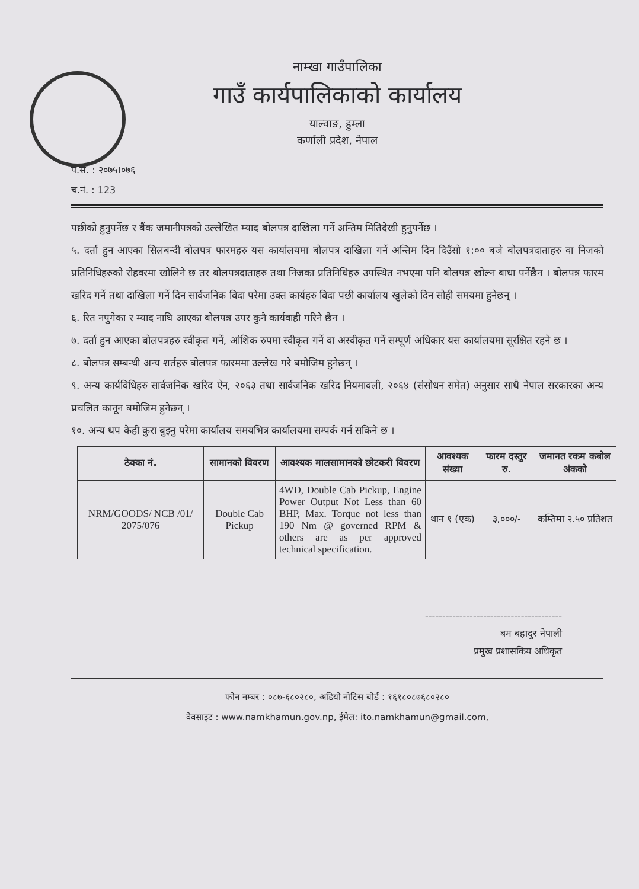नाम्खा गाउँपालिका
गाउँ कार्यपालिकाको कार्यालय
याल्वाङ, हुम्ला
कर्णाली प्रदेश, नेपाल
प.सं. : २०७५।०७६
च.नं. : 123
पछीको हुनुपर्नेछ र बैंक जमानीपत्रको उल्लेखित म्याद बोलपत्र दाखिला गर्ने अन्तिम मितिदेखी हुनुपर्नेछ ।
५. दर्ता हुन आएका सिलबन्दी बोलपत्र फारमहरु यस कार्यालयमा बोलपत्र दाखिला गर्ने अन्तिम दिन दिउँसो १:०० बजे बोलपत्रदाताहरु वा निजको प्रतिनिधिहरुको रोहवरमा खोलिने छ तर बोलपत्रदाताहरु तथा निजका प्रतिनिधिहरु उपस्थित नभएमा पनि बोलपत्र खोल्न बाधा पर्नेछैन । बोलपत्र फारम खरिद गर्ने तथा दाखिला गर्ने दिन सार्वजनिक विदा परेमा उक्त कार्यहरु विदा पछी कार्यालय खुलेको दिन सोही समयमा हुनेछन् ।
६. रित नपुगेका र म्याद नाघि आएका बोलपत्र उपर कुनै कार्यवाही गरिने छैन ।
७. दर्ता हुन आएका बोलपत्रहरु स्वीकृत गर्ने, आंशिक रुपमा स्वीकृत गर्ने वा अस्वीकृत गर्ने सम्पूर्ण अधिकार यस कार्यालयमा सूरक्षित रहने छ ।
८. बोलपत्र सम्बन्धी अन्य शर्तहरु बोलपत्र फारममा उल्लेख गरे बमोजिम हुनेछन् ।
९. अन्य कार्यविधिहरु सार्वजनिक खरिद ऐन, २०६३ तथा सार्वजनिक खरिद नियमावली, २०६४ (संसोधन समेत) अनुसार साथै नेपाल सरकारका अन्य प्रचलित कानून बमोजिम हुनेछन् ।
१०. अन्य थप केही कुरा बुझ्नु परेमा कार्यालय समयभित्र कार्यालयमा सम्पर्क गर्न सकिने छ ।
| ठेक्का नं. | सामानको विवरण | आवश्यक मालसामानको छोटकरी विवरण | आवश्यक संख्या | फारम दस्तुर रु. | जमानत रकम कबोल अंकको |
| --- | --- | --- | --- | --- | --- |
| NRM/GOODS/ NCB /01/ 2075/076 | Double Cab Pickup | 4WD, Double Cab Pickup, Engine Power Output Not Less than 60 BHP, Max. Torque not less than 190 Nm @ governed RPM & others are as per approved technical specification. | थान १ (एक) | ३,०००/- | कम्तिमा २.५० प्रतिशत |
----------------------------------------
बम बहादुर नेपाली
प्रमुख प्रशासकिय अधिकृत
फोन नम्बर : ०८७-६८०२८०, अडियो नोटिस बोर्ड : १६१८०८७६८०२८०
वेवसाइट : www.namkhamun.gov.np, ईमेल: ito.namkhamun@gmail.com,